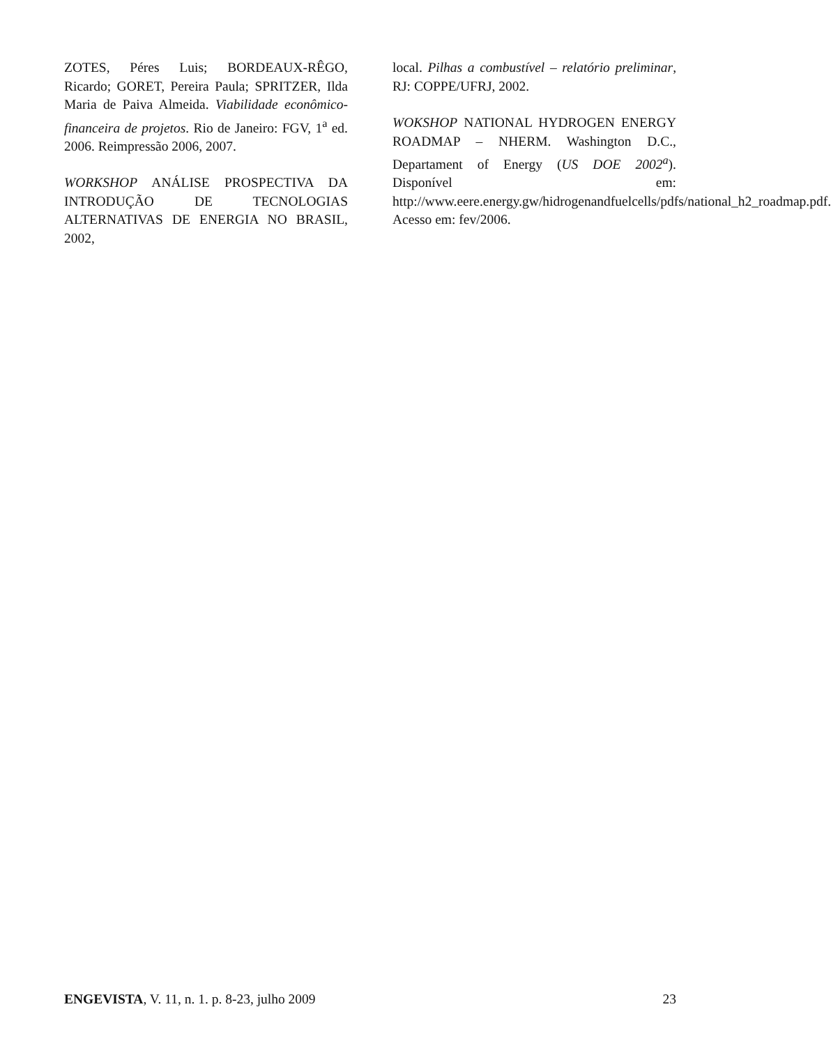ZOTES, Péres Luis; BORDEAUX-RÊGO, Ricardo; GORET, Pereira Paula; SPRITZER, Ilda Maria de Paiva Almeida. Viabilidade econômico-financeira de projetos. Rio de Janeiro: FGV, 1<sup>a</sup> ed. 2006. Reimpressão 2006, 2007.
WORKSHOP ANÁLISE PROSPECTIVA DA INTRODUÇÃO DE TECNOLOGIAS ALTERNATIVAS DE ENERGIA NO BRASIL, 2002,
local. Pilhas a combustível – relatório preliminar, RJ: COPPE/UFRJ, 2002.
WOKSHOP NATIONAL HYDROGEN ENERGY ROADMAP – NHERM. Washington D.C., Departament of Energy (US DOE 2002<sup>a</sup>). Disponível em: http://www.eere.energy.gw/hidrogenandfuelcells/pdfs/national_h2_roadmap.pdf. Acesso em: fev/2006.
ENGEVISTA, V. 11, n. 1. p. 8-23, julho 2009 23